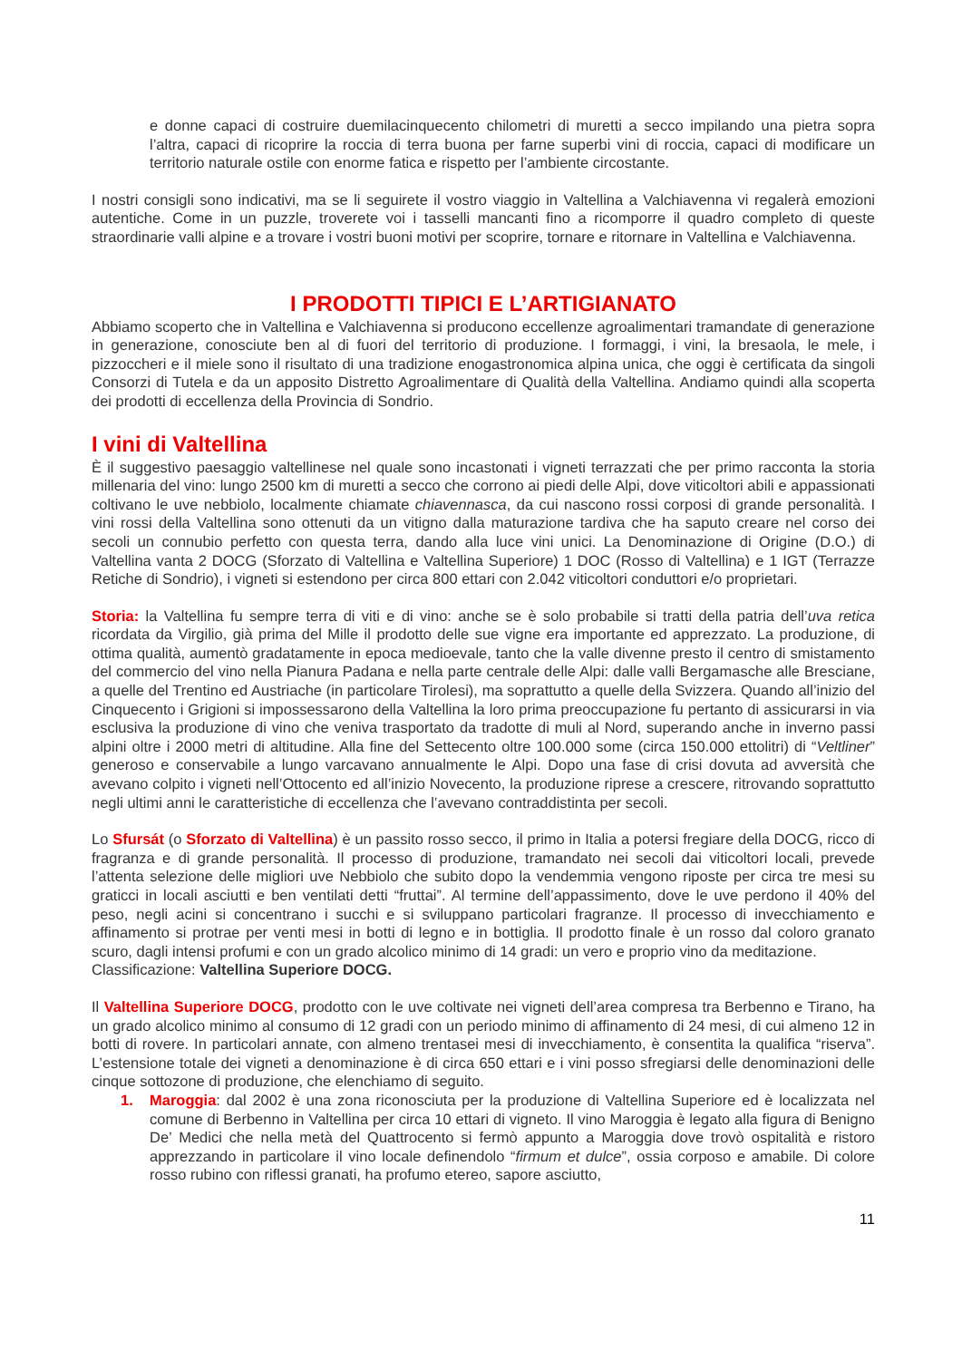e donne capaci di costruire duemilacinquecento chilometri di muretti a secco impilando una pietra sopra l’altra, capaci di ricoprire la roccia di terra buona per farne superbi vini di roccia, capaci di modificare un territorio naturale ostile con enorme fatica e rispetto per l’ambiente circostante.
I nostri consigli sono indicativi, ma se li seguirete il vostro viaggio in Valtellina a Valchiavenna vi regalerà emozioni autentiche. Come in un puzzle, troverete voi i tasselli mancanti fino a ricomporre il quadro completo di queste straordinarie valli alpine e a trovare i vostri buoni motivi per scoprire, tornare e ritornare in Valtellina e Valchiavenna.
I PRODOTTI TIPICI E L’ARTIGIANATO
Abbiamo scoperto che in Valtellina e Valchiavenna si producono eccellenze agroalimentari tramandate di generazione in generazione, conosciute ben al di fuori del territorio di produzione. I formaggi, i vini, la bresaola, le mele, i pizzoccheri e il miele sono il risultato di una tradizione enogastronomica alpina unica, che oggi è certificata da singoli Consorzi di Tutela e da un apposito Distretto Agroalimentare di Qualità della Valtellina. Andiamo quindi alla scoperta dei prodotti di eccellenza della Provincia di Sondrio.
I vini di Valtellina
È il suggestivo paesaggio valtellinese nel quale sono incastonati i vigneti terrazzati che per primo racconta la storia millenaria del vino: lungo 2500 km di muretti a secco che corrono ai piedi delle Alpi, dove viticoltori abili e appassionati coltivano le uve nebbiolo, localmente chiamate chiavennasca, da cui nascono rossi corposi di grande personalità. I vini rossi della Valtellina sono ottenuti da un vitigno dalla maturazione tardiva che ha saputo creare nel corso dei secoli un connubio perfetto con questa terra, dando alla luce vini unici. La Denominazione di Origine (D.O.) di Valtellina vanta 2 DOCG (Sforzato di Valtellina e Valtellina Superiore) 1 DOC (Rosso di Valtellina) e 1 IGT (Terrazze Retiche di Sondrio), i vigneti si estendono per circa 800 ettari con 2.042 viticoltori conduttori e/o proprietari.
Storia: la Valtellina fu sempre terra di viti e di vino: anche se è solo probabile si tratti della patria dell’uva retica ricordata da Virgilio, già prima del Mille il prodotto delle sue vigne era importante ed apprezzato. La produzione, di ottima qualità, aumentò gradatamente in epoca medioevale, tanto che la valle divenne presto il centro di smistamento del commercio del vino nella Pianura Padana e nella parte centrale delle Alpi: dalle valli Bergamasche alle Bresciane, a quelle del Trentino ed Austriache (in particolare Tirolesi), ma soprattutto a quelle della Svizzera. Quando all’inizio del Cinquecento i Grigioni si impossessarono della Valtellina la loro prima preoccupazione fu pertanto di assicurarsi in via esclusiva la produzione di vino che veniva trasportato da tradotte di muli al Nord, superando anche in inverno passi alpini oltre i 2000 metri di altitudine. Alla fine del Settecento oltre 100.000 some (circa 150.000 ettolitri) di “Veltliner” generoso e conservabile a lungo varcavano annualmente le Alpi. Dopo una fase di crisi dovuta ad avversità che avevano colpito i vigneti nell’Ottocento ed all’inizio Novecento, la produzione riprese a crescere, ritrovando soprattutto negli ultimi anni le caratteristiche di eccellenza che l’avevano contraddistinta per secoli.
Lo Sfursát (o Sforzato di Valtellina) è un passito rosso secco, il primo in Italia a potersi fregiare della DOCG, ricco di fragranza e di grande personalità. Il processo di produzione, tramandato nei secoli dai viticoltori locali, prevede l’attenta selezione delle migliori uve Nebbiolo che subito dopo la vendemmia vengono riposte per circa tre mesi su graticci in locali asciutti e ben ventilati detti “fruttai”. Al termine dell’appassimento, dove le uve perdono il 40% del peso, negli acini si concentrano i succhi e si sviluppano particolari fragranze. Il processo di invecchiamento e affinamento si protrae per venti mesi in botti di legno e in bottiglia. Il prodotto finale è un rosso dal coloro granato scuro, dagli intensi profumi e con un grado alcolico minimo di 14 gradi: un vero e proprio vino da meditazione.
Classificazione: Valtellina Superiore DOCG.
Il Valtellina Superiore DOCG, prodotto con le uve coltivate nei vigneti dell’area compresa tra Berbenno e Tirano, ha un grado alcolico minimo al consumo di 12 gradi con un periodo minimo di affinamento di 24 mesi, di cui almeno 12 in botti di rovere. In particolari annate, con almeno trentasei mesi di invecchiamento, è consentita la qualifica “riserva”. L’estensione totale dei vigneti a denominazione è di circa 650 ettari e i vini posso sfregiarsi delle denominazioni delle cinque sottozone di produzione, che elenchiamo di seguito.
1. Maroggia: dal 2002 è una zona riconosciuta per la produzione di Valtellina Superiore ed è localizzata nel comune di Berbenno in Valtellina per circa 10 ettari di vigneto. Il vino Maroggia è legato alla figura di Benigno De’ Medici che nella metà del Quattrocento si fermò appunto a Maroggia dove trovò ospitalità e ristoro apprezzando in particolare il vino locale definendolo “firmum et dulce”, ossia corposo e amabile. Di colore rosso rubino con riflessi granati, ha profumo etereo, sapore asciutto,
11